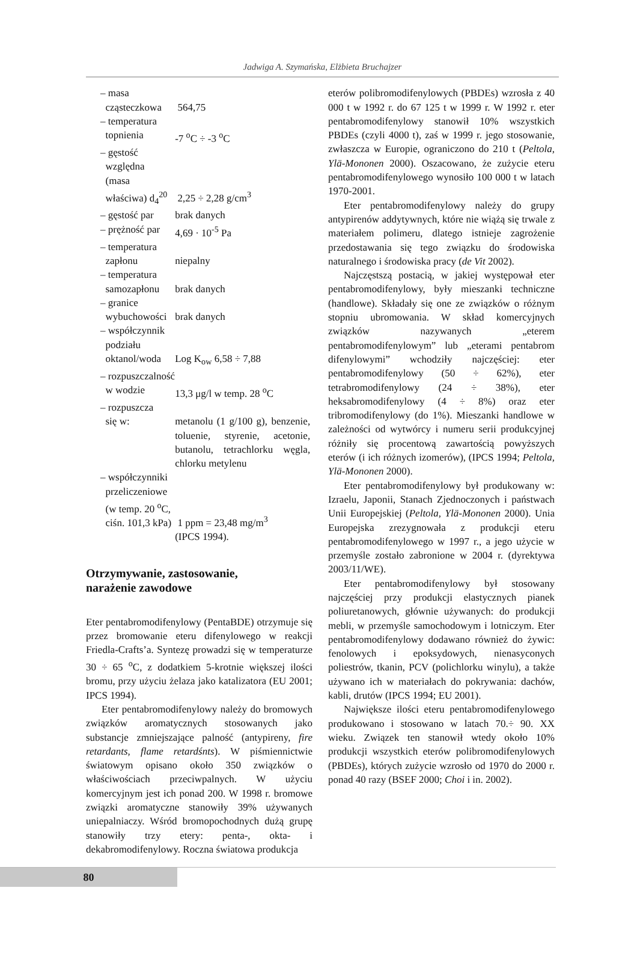Jadwiga A. Szymańska, Elżbieta Bruchajzer
| – masa cząsteczkowa | 564,75 |
| – temperatura topnienia | -7 <sup>o</sup>C ÷ -3 <sup>o</sup>C |
| – gęstość względna (masa właściwa) d<sub>4</sub><sup>20</sup> | 2,25 ÷ 2,28 g/cm<sup>3</sup> |
| – gęstość par | brak danych |
| – prężność par | 4,69 · 10<sup>-5</sup> Pa |
| – temperatura zapłonu | niepalny |
| – temperatura samozapłonu | brak danych |
| – granice wybuchowości | brak danych |
| – współczynnik podziału oktanol/woda | Log K<sub>ow</sub> 6,58 ÷ 7,88 |
| – rozpuszczalność w wodzie | 13,3 μg/l w temp. 28 <sup>o</sup>C |
| – rozpuszcza się w: | metanolu (1 g/100 g), benzenie, toluenie, styrenie, acetonie, butanolu, tetrachlorku węgla, chlorku metylenu |
| – współczynniki przeliczeniowe (w temp. 20 <sup>o</sup>C, ciśn. 101,3 kPa) | 1 ppm = 23,48 mg/m<sup>3</sup> (IPCS 1994). |
Otrzymywanie, zastosowanie,
narażenie zawodowe
Eter pentabromodifenylowy (PentaBDE) otrzymuje się przez bromowanie eteru difenylowego w reakcji Friedla-Crafts’a. Syntezę prowadzi się w temperaturze 30 ÷ 65 <sup>o</sup>C, z dodatkiem 5-krotnie większej ilości bromu, przy użyciu żelaza jako katalizatora (EU 2001; IPCS 1994).
Eter pentabromodifenylowy należy do bromowych związków aromatycznych stosowanych jako substancje zmniejszające palność (antypireny, fire retardants, flame retardśnts). W piśmiennictwie światowym opisano około 350 związków o właściwościach przeciwpalnych. W użyciu komercyjnym jest ich ponad 200. W 1998 r. bromowe związki aromatyczne stanowiły 39% używanych uniepalniaczy. Wśród bromopochodnych dużą grupę stanowiły trzy etery: penta-, okta- i dekabromodifenylowy. Roczna światowa produkcja
eterów polibromodifenylowych (PBDEs) wzrosła z 40 000 t w 1992 r. do 67 125 t w 1999 r. W 1992 r. eter pentabromodifenylowy stanowił 10% wszystkich PBDEs (czyli 4000 t), zaś w 1999 r. jego stosowanie, zwłaszcza w Europie, ograniczono do 210 t (Peltola, Ylä-Mononen 2000). Oszacowano, że zużycie eteru pentabromodifenylowego wynosiło 100 000 t w latach 1970-2001.
Eter pentabromodifenylowy należy do grupy antypirenów addytywnych, które nie wiążą się trwale z materiałem polimeru, dlatego istnieje zagrożenie przedostawania się tego związku do środowiska naturalnego i środowiska pracy (de Vit 2002).
Najczęstszą postacią, w jakiej występował eter pentabromodifenylowy, były mieszanki techniczne (handlowe). Składały się one ze związków o różnym stopniu ubromowania. W skład komercyjnych związków nazywanych „eterem pentabromodifenylowym” lub „eterami pentabrom difenylowymi” wchodziły najczęściej: eter pentabromodifenylowy (50 ÷ 62%), eter tetrabromodifenylowy (24 ÷ 38%), eter heksabromodifenylowy (4 ÷ 8%) oraz eter tribromodifenylowy (do 1%). Mieszanki handlowe w zależności od wytwórcy i numeru serii produkcyjnej różniły się procentową zawartością powyższych eterów (i ich różnych izomerów), (IPCS 1994; Peltola, Ylä-Mononen 2000).
Eter pentabromodifenylowy był produkowany w: Izraelu, Japonii, Stanach Zjednoczonych i państwach Unii Europejskiej (Peltola, Ylä-Mononen 2000). Unia Europejska zrezygnowała z produkcji eteru pentabromodifenylowego w 1997 r., a jego użycie w przemyśle zostało zabronione w 2004 r. (dyrektywa 2003/11/WE).
Eter pentabromodifenylowy był stosowany najczęściej przy produkcji elastycznych pianek poliuretanowych, głównie używanych: do produkcji mebli, w przemyśle samochodowym i lotniczym. Eter pentabromodifenylowy dodawano również do żywic: fenolowych i epoksydowych, nienasyconych poliestrów, tkanin, PCV (polichlorku winylu), a także używano ich w materiałach do pokrywania: dachów, kabli, drutów (IPCS 1994; EU 2001).
Największe ilości eteru pentabromodifenylowego produkowano i stosowano w latach 70.÷ 90. XX wieku. Związek ten stanowił wtedy około 10% produkcji wszystkich eterów polibromodifenylowych (PBDEs), których zużycie wzrosło od 1970 do 2000 r. ponad 40 razy (BSEF 2000; Choi i in. 2002).
80